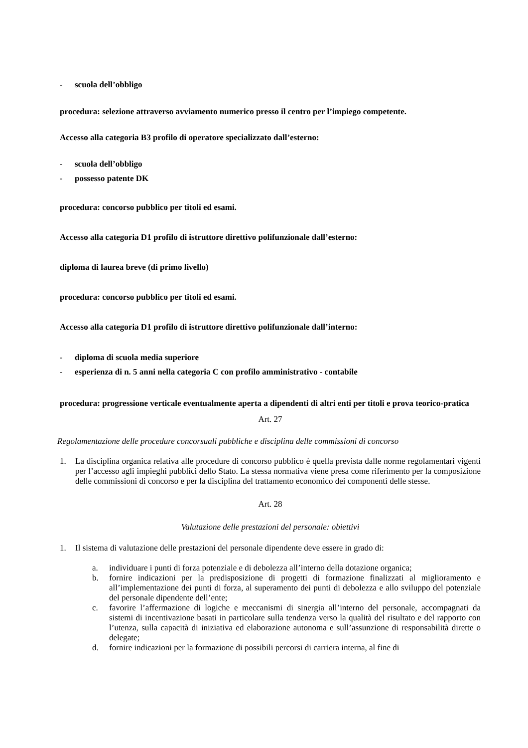- scuola dell’obbligo
procedura: selezione attraverso avviamento numerico presso il centro per l’impiego competente.
Accesso alla categoria B3 profilo di operatore specializzato dall’esterno:
- scuola dell’obbligo
- possesso patente DK
procedura: concorso pubblico per titoli ed esami.
Accesso alla categoria D1 profilo di istruttore direttivo polifunzionale dall’esterno:
diploma di laurea breve (di primo livello)
procedura: concorso pubblico per titoli ed esami.
Accesso alla categoria D1 profilo di istruttore direttivo polifunzionale dall’interno:
- diploma di scuola media superiore
- esperienza di n. 5 anni nella categoria C con profilo amministrativo - contabile
procedura: progressione verticale eventualmente aperta a dipendenti di altri enti per titoli e prova teorico-pratica
Art. 27
Regolamentazione delle procedure concorsuali pubbliche e disciplina delle commissioni di concorso
1. La disciplina organica relativa alle procedure di concorso pubblico è quella prevista dalle norme regolamentari vigenti per l’accesso agli impieghi pubblici dello Stato. La stessa normativa viene presa come riferimento per la composizione delle commissioni di concorso e per la disciplina del trattamento economico dei componenti delle stesse.
Art. 28
Valutazione delle prestazioni del personale: obiettivi
1. Il sistema di valutazione delle prestazioni del personale dipendente deve essere in grado di:
a. individuare i punti di forza potenziale e di debolezza all’interno della dotazione organica;
b. fornire indicazioni per la predisposizione di progetti di formazione finalizzati al miglioramento e all’implementazione dei punti di forza, al superamento dei punti di debolezza e allo sviluppo del potenziale del personale dipendente dell’ente;
c. favorire l’affermazione di logiche e meccanismi di sinergia all’interno del personale, accompagnati da sistemi di incentivazione basati in particolare sulla tendenza verso la qualità del risultato e del rapporto con l’utenza, sulla capacità di iniziativa ed elaborazione autonoma e sull’assunzione di responsabilità dirette o delegate;
d. fornire indicazioni per la formazione di possibili percorsi di carriera interna, al fine di